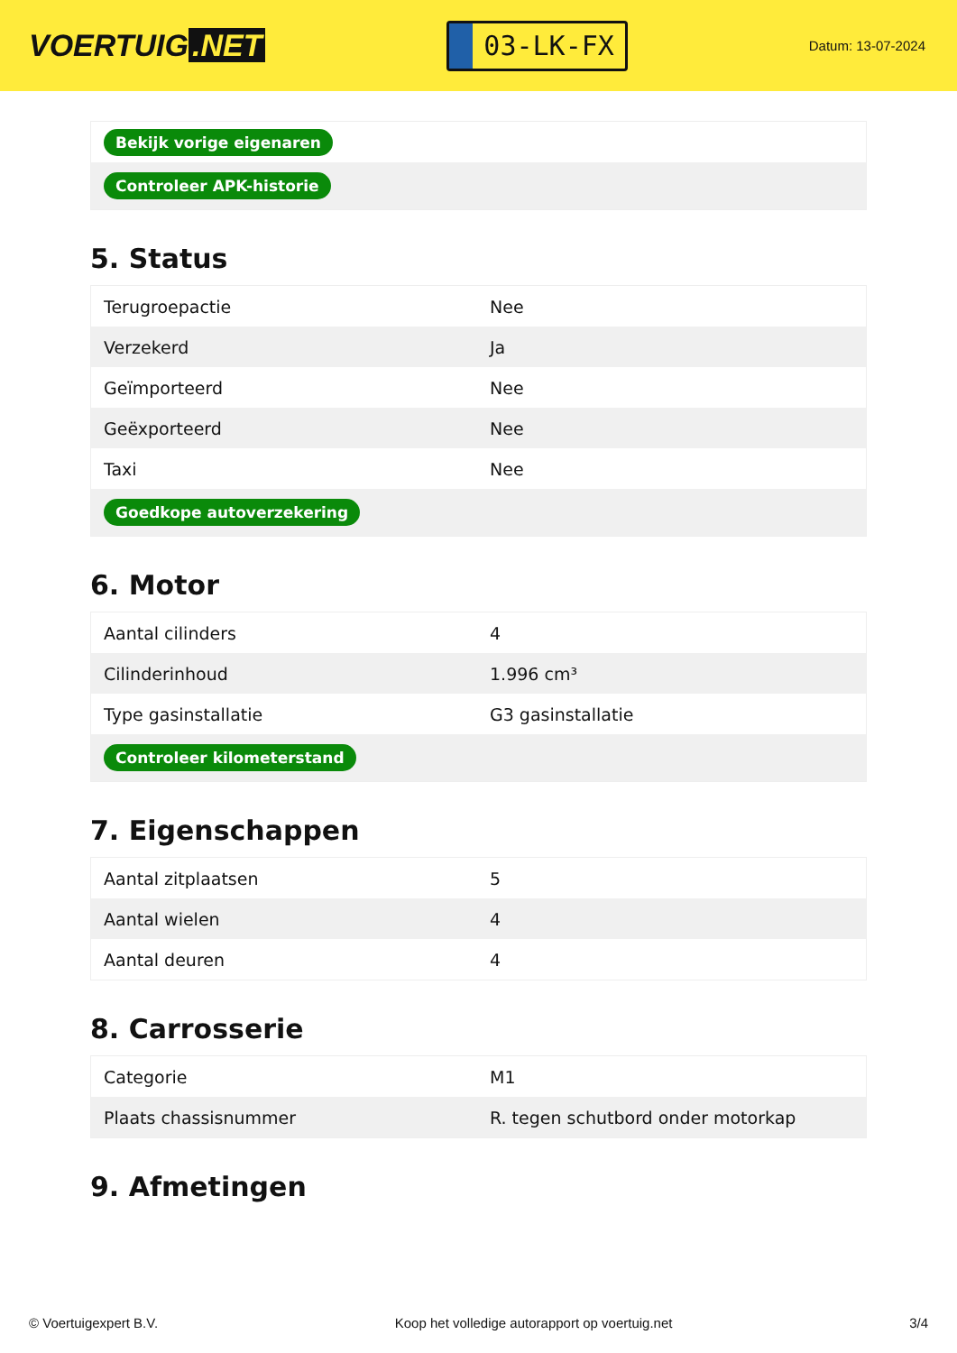VOERTUIG.NET
03-LK-FX
Datum: 13-07-2024
| Bekijk vorige eigenaren |
| Controleer APK-historie |
5. Status
| Terugroepactie | Nee |
| Verzekerd | Ja |
| Geïmporteerd | Nee |
| Geëxporteerd | Nee |
| Taxi | Nee |
| Goedkope autoverzekering | |
6. Motor
| Aantal cilinders | 4 |
| Cilinderinhoud | 1.996 cm³ |
| Type gasinstallatie | G3 gasinstallatie |
| Controleer kilometerstand | |
7. Eigenschappen
| Aantal zitplaatsen | 5 |
| Aantal wielen | 4 |
| Aantal deuren | 4 |
8. Carrosserie
| Categorie | M1 |
| Plaats chassisnummer | R. tegen schutbord onder motorkap |
9. Afmetingen
© Voertuigexpert B.V. Koop het volledige autorapport op voertuig.net 3/4